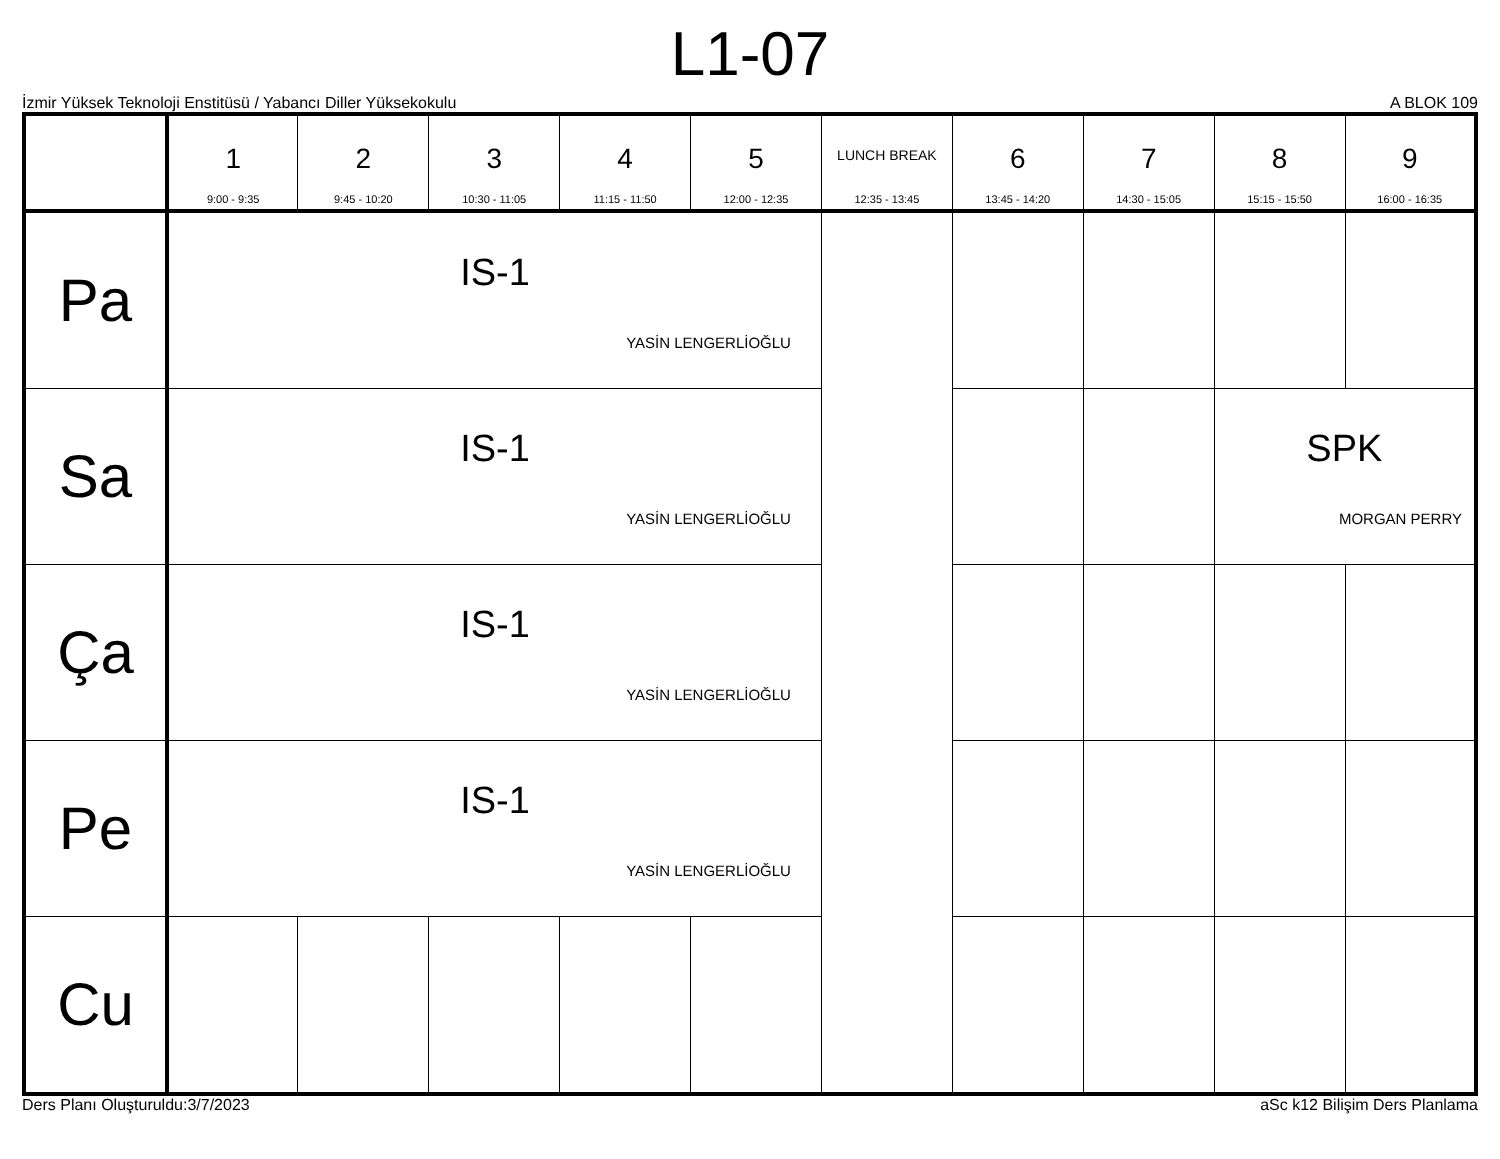L1-07
İzmir Yüksek Teknoloji Enstitüsü / Yabancı Diller Yüksekokulu A BLOK 109
| | 1 9:00 - 9:35 | 2 9:45 - 10:20 | 3 10:30 - 11:05 | 4 11:15 - 11:50 | 5 12:00 - 12:35 | LUNCH BREAK 12:35 - 13:45 | 6 13:45 - 14:20 | 7 14:30 - 15:05 | 8 15:15 - 15:50 | 9 16:00 - 16:35 |
| --- | --- | --- | --- | --- | --- | --- | --- | --- | --- | --- |
| Pa | IS-1 YASİN LENGERLİOĞLU | | | | | | | | | |
| Sa | IS-1 YASİN LENGERLİOĞLU | | | | | | | | SPK MORGAN PERRY | |
| Ça | IS-1 YASİN LENGERLİOĞLU | | | | | | | | | |
| Pe | IS-1 YASİN LENGERLİOĞLU | | | | | | | | | |
| Cu | | | | | | | | | | |
Ders Planı Oluşturuldu:3/7/2023 aSc k12 Bilişim Ders Planlama